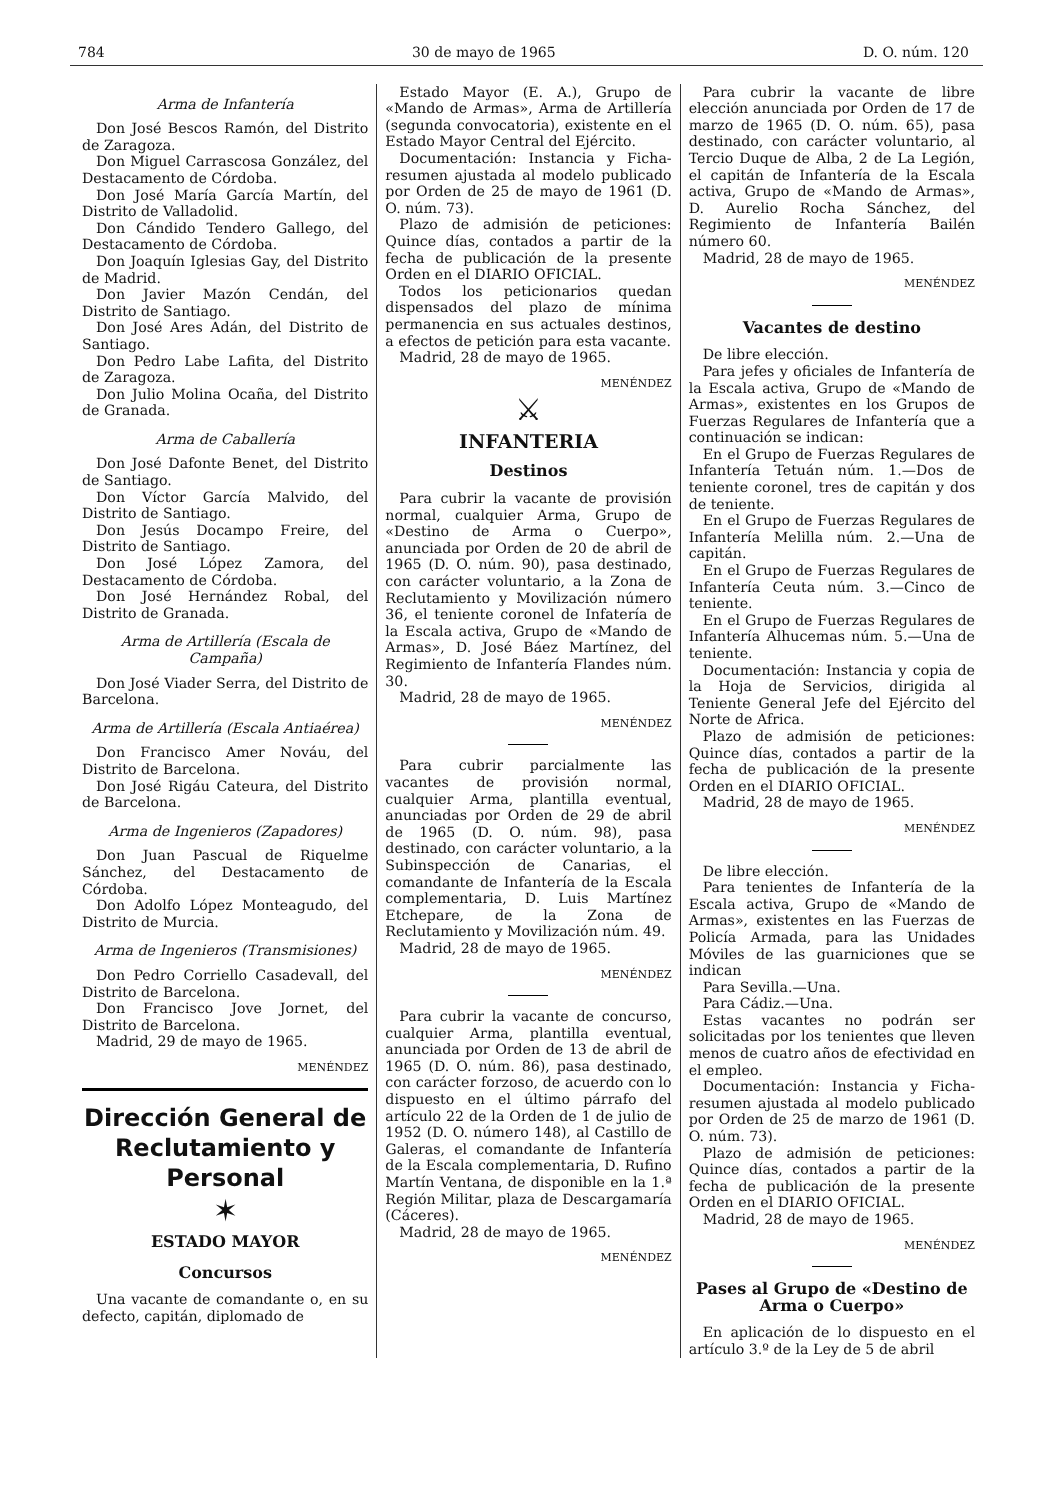784 30 de mayo de 1965 D. O. núm. 120
Arma de Infantería
Don José Bescos Ramón, del Distrito de Zaragoza.
Don Miguel Carrascosa González, del Destacamento de Córdoba.
Don José María García Martín, del Distrito de Valladolid.
Don Cándido Tendero Gallego, del Destacamento de Córdoba.
Don Joaquín Iglesias Gay, del Distrito de Madrid.
Don Javier Mazón Cendán, del Distrito de Santiago.
Don José Ares Adán, del Distrito de Santiago.
Don Pedro Labe Lafita, del Distrito de Zaragoza.
Don Julio Molina Ocaña, del Distrito de Granada.
Arma de Caballería
Don José Dafonte Benet, del Distrito de Santiago.
Don Víctor García Malvido, del Distrito de Santiago.
Don Jesús Docampo Freire, del Distrito de Santiago.
Don José López Zamora, del Destacamento de Córdoba.
Don José Hernández Robal, del Distrito de Granada.
Arma de Artillería (Escala de Campaña)
Don José Viader Serra, del Distrito de Barcelona.
Arma de Artillería (Escala Antiaérea)
Don Francisco Amer Nováu, del Distrito de Barcelona.
Don José Rigáu Cateura, del Distrito de Barcelona.
Arma de Ingenieros (Zapadores)
Don Juan Pascual de Riquelme Sánchez, del Destacamento de Córdoba.
Don Adolfo López Monteagudo, del Distrito de Murcia.
Arma de Ingenieros (Transmisiones)
Don Pedro Corriello Casadevall, del Distrito de Barcelona.
Don Francisco Jove Jornet, del Distrito de Barcelona.
Madrid, 29 de mayo de 1965.
MENÉNDEZ
Dirección General de Reclutamiento y Personal
✶
ESTADO MAYOR
Concursos
Una vacante de comandante o, en su defecto, capitán, diplomado de
Estado Mayor (E. A.), Grupo de «Mando de Armas», Arma de Artillería (segunda convocatoria), existente en el Estado Mayor Central del Ejército.
Documentación: Instancia y Ficha-resumen ajustada al modelo publicado por Orden de 25 de mayo de 1961 (D. O. núm. 73).
Plazo de admisión de peticiones: Quince días, contados a partir de la fecha de publicación de la presente Orden en el DIARIO OFICIAL.
Todos los peticionarios quedan dispensados del plazo de mínima permanencia en sus actuales destinos, a efectos de petición para esta vacante.
Madrid, 28 de mayo de 1965.
MENÉNDEZ
⚔
INFANTERIA
Destinos
Para cubrir la vacante de provisión normal, cualquier Arma, Grupo de «Destino de Arma o Cuerpo», anunciada por Orden de 20 de abril de 1965 (D. O. núm. 90), pasa destinado, con carácter voluntario, a la Zona de Reclutamiento y Movilización número 36, el teniente coronel de Infatería de la Escala activa, Grupo de «Mando de Armas», D. José Báez Martínez, del Regimiento de Infantería Flandes núm. 30.
Madrid, 28 de mayo de 1965.
MENÉNDEZ
Para cubrir parcialmente las vacantes de provisión normal, cualquier Arma, plantilla eventual, anunciadas por Orden de 29 de abril de 1965 (D. O. núm. 98), pasa destinado, con carácter voluntario, a la Subinspección de Canarias, el comandante de Infantería de la Escala complementaria, D. Luis Martínez Etchepare, de la Zona de Reclutamiento y Movilización núm. 49.
Madrid, 28 de mayo de 1965.
MENÉNDEZ
Para cubrir la vacante de concurso, cualquier Arma, plantilla eventual, anunciada por Orden de 13 de abril de 1965 (D. O. núm. 86), pasa destinado, con carácter forzoso, de acuerdo con lo dispuesto en el último párrafo del artículo 22 de la Orden de 1 de julio de 1952 (D. O. número 148), al Castillo de Galeras, el comandante de Infantería de la Escala complementaria, D. Rufino Martín Ventana, de disponible en la 1.ª Región Militar, plaza de Descargamaría (Cáceres).
Madrid, 28 de mayo de 1965.
MENÉNDEZ
Para cubrir la vacante de libre elección anunciada por Orden de 17 de marzo de 1965 (D. O. núm. 65), pasa destinado, con carácter voluntario, al Tercio Duque de Alba, 2 de La Legión, el capitán de Infantería de la Escala activa, Grupo de «Mando de Armas», D. Aurelio Rocha Sánchez, del Regimiento de Infantería Bailén número 60.
Madrid, 28 de mayo de 1965.
MENÉNDEZ
Vacantes de destino
De libre elección.
Para jefes y oficiales de Infantería de la Escala activa, Grupo de «Mando de Armas», existentes en los Grupos de Fuerzas Regulares de Infantería que a continuación se indican:
En el Grupo de Fuerzas Regulares de Infantería Tetuán núm. 1.—Dos de teniente coronel, tres de capitán y dos de teniente.
En el Grupo de Fuerzas Regulares de Infantería Melilla núm. 2.—Una de capitán.
En el Grupo de Fuerzas Regulares de Infantería Ceuta núm. 3.—Cinco de teniente.
En el Grupo de Fuerzas Regulares de Infantería Alhucemas núm. 5.—Una de teniente.
Documentación: Instancia y copia de la Hoja de Servicios, dirigida al Teniente General Jefe del Ejército del Norte de Africa.
Plazo de admisión de peticiones: Quince días, contados a partir de la fecha de publicación de la presente Orden en el DIARIO OFICIAL.
Madrid, 28 de mayo de 1965.
MENÉNDEZ
De libre elección.
Para tenientes de Infantería de la Escala activa, Grupo de «Mando de Armas», existentes en las Fuerzas de Policía Armada, para las Unidades Móviles de las guarniciones que se indican
Para Sevilla.—Una.
Para Cádiz.—Una.
Estas vacantes no podrán ser solicitadas por los tenientes que lleven menos de cuatro años de efectividad en el empleo.
Documentación: Instancia y Ficha-resumen ajustada al modelo publicado por Orden de 25 de marzo de 1961 (D. O. núm. 73).
Plazo de admisión de peticiones: Quince días, contados a partir de la fecha de publicación de la presente Orden en el DIARIO OFICIAL.
Madrid, 28 de mayo de 1965.
MENÉNDEZ
Pases al Grupo de «Destino de Arma o Cuerpo»
En aplicación de lo dispuesto en el artículo 3.º de la Ley de 5 de abril